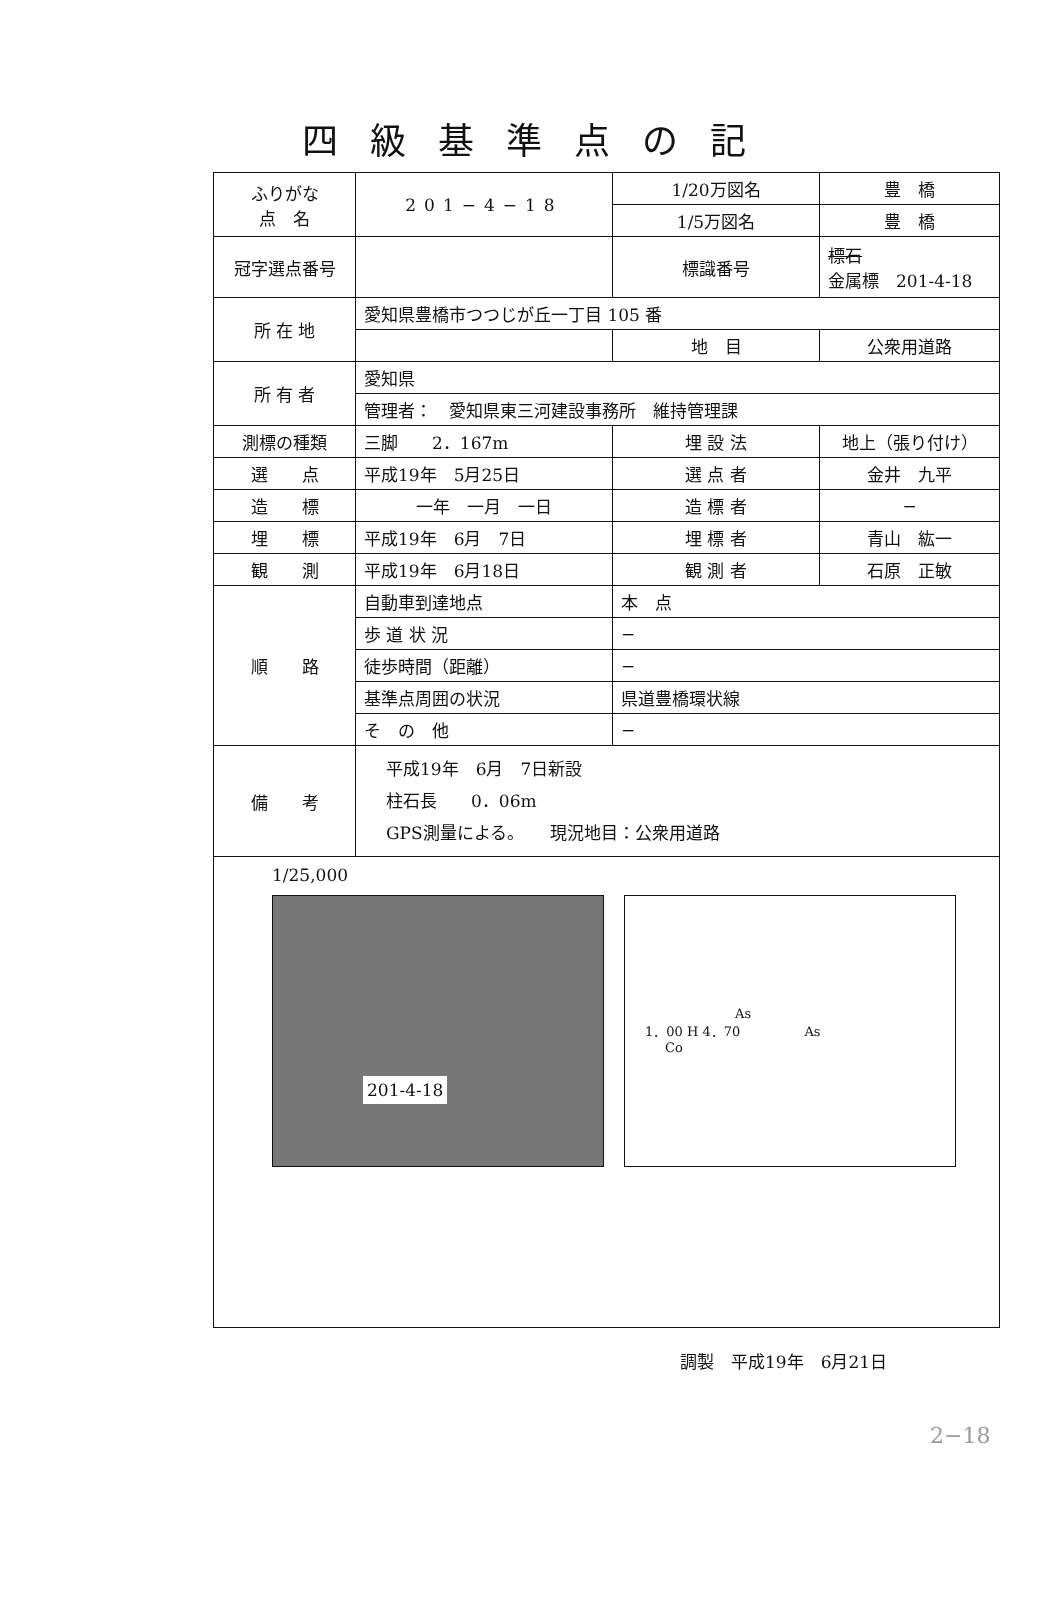四級基準点の記
| ふりがな 点 名 | 201−4−18 | 1/20万図名 | 豊 橋 |
| | | 1/5万図名 | 豊 橋 |
| 冠字選点番号 | | 標識番号 | 標石 金属標 201-4-18 |
| 所 在 地 | 愛知県豊橋市つつじが丘一丁目 105 番 | | |
| | | 地 目 | 公衆用道路 |
| 所 有 者 | 愛知県 | | |
| | 管理者： 愛知県東三河建設事務所 維持管理課 | | |
| 測標の種類 | 三脚 2．167m | 埋 設 法 | 地上（張り付け） |
| 選 点 | 平成19年 5月25日 | 選 点 者 | 金井 九平 |
| 造 標 | 一年 一月 一日 | 造 標 者 | − |
| 埋 標 | 平成19年 6月 7日 | 埋 標 者 | 青山 紘一 |
| 観 測 | 平成19年 6月18日 | 観 測 者 | 石原 正敏 |
| 順 路 | 自動車到達地点 | 本 点 | |
| | 歩 道 状 況 | − | |
| | 徒歩時間（距離） | − | |
| | 基準点周囲の状況 | 県道豊橋環状線 | |
| | そ の 他 | − | |
| 備 考 | 平成19年 6月 7日新設 柱石長 0．06m GPS測量による。 現況地目：公衆用道路 | | |
| 1/25,000 201-4-18 As 1．00 H 4．70 As Co | | | |
調製　平成19年　6月21日
2−18